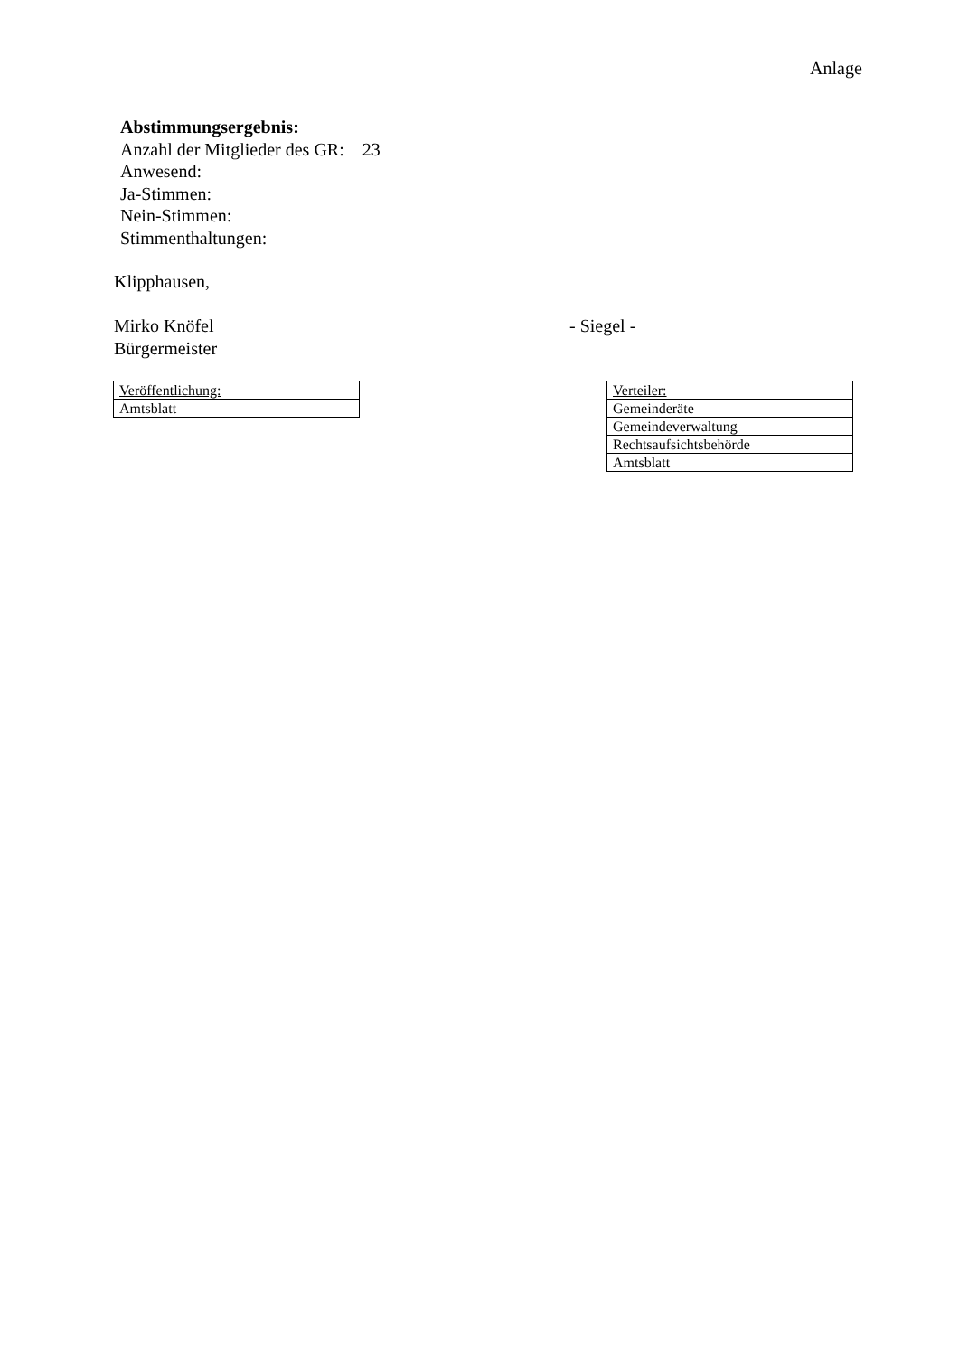Anlage
Abstimmungsergebnis:
Anzahl der Mitglieder des GR: 23
Anwesend:
Ja-Stimmen:
Nein-Stimmen:
Stimmenthaltungen:
Klipphausen,
Mirko Knöfel
Bürgermeister
- Siegel -
| Veröffentlichung: |
| Amtsblatt |
| Verteiler: |
| Gemeinderäte |
| Gemeindeverwaltung |
| Rechtsaufsichtsbehörde |
| Amtsblatt |